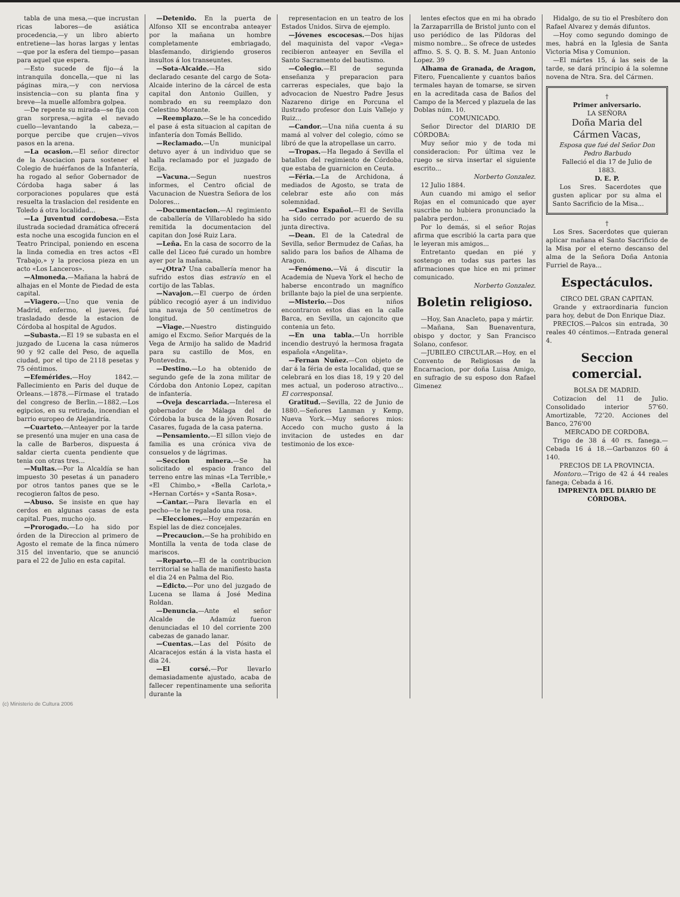tabla de una mesa,—que incrustan ricas labores—de asiática procedencia,—y un libro abierto entretiene—las horas largas y lentas—que por la esfera del tiempo—pasan para aquel que espera.
—Esto sucede de fijo—á la intranquila doncella,—que ni las páginas mira,—y con nerviosa insistencia—con su planta fina y breve—la muelle alfombra golpea.
—De repente su mirada—se fija con gran sorpresa,—agita el nevado cuello—levantando la cabeza,—porque percibe que crujen—vivos pasos en la arena.
—La ocasion.—El señor director de la Asociacion para sostener el Colegio de huérfanos de la Infantería, ha rogado al señor Gobernador de Córdoba haga saber á las corporaciones populares que está resuelta la traslacion del residente en Toledo á otra localidad...
—La Juventud cordobesa.—Esta ilustrada sociedad dramática ofrecerá esta noche una escogida funcion en el Teatro Principal, poniendo en escena la linda comedia en tres actos «El Trabajo,» y la preciosa pieza en un acto «Los Lanceros».
—Almoneda.—Mañana la habrá de alhajas en el Monte de Piedad de esta capital.
—Viagero.—Uno que venia de Madrid, enfermo, el jueves, fué trasladado desde la estacion de Córdoba al hospital de Agudos.
—Subasta.—El 19 se subasta en el juzgado de Lucena la casa números 90 y 92 calle del Peso, de aquella ciudad, por el tipo de 2118 pesetas y 75 céntimos.
—Efemérides.—Hoy 1842.—Fallecimiento en Paris del duque de Orleans.—1878.—Fírmase el tratado del congreso de Berlin.—1882.—Los egipcios, en su retirada, incendian el barrio europeo de Alejandría.
—Cuarteto.—Anteayer por la tarde se presentó una mujer en una casa de la calle de Barberos, dispuesta á saldar cierta cuenta pendiente que tenia con otras tres...
—Multas.—Por la Alcaldía se han impuesto 30 pesetas á un panadero por otros tantos panes que se le recogieron faltos de peso.
—Abuso. Se insiste en que hay cerdos en algunas casas de esta capital. Pues, mucho ojo.
—Prorogado.—Lo ha sido por órden de la Direccion al primero de Agosto el remate de la finca número 315 del inventario, que se anunció para el 22 de Julio en esta capital.
—Detenido. En la puerta de Alfonso XII se encontraba anteayer por la mañana un hombre completamente embriagado, blasfemando, dirigiendo groseros insultos á los transeuntes.
—Sota-Alcaide.—Ha sido declarado cesante del cargo de Sota-Alcaide interino de la cárcel de esta capital don Antonio Guillen, y nombrado en su reemplazo don Celestino Morante.
—Reemplazo.—Se le ha concedido el pase á esta situacion al capitan de infantería don Tomás Bellido.
—Reclamado.—Un municipal detuvo ayer á un individuo que se halla reclamado por el juzgado de Ecija.
—Vacuna.—Segun nuestros informes, el Centro oficial de Vacunacion de Nuestra Señora de los Dolores...
—Documentacion.—Al regimiento de caballería de Villarobledo ha sido remitida la documentacion del capitan don José Ruiz Lara.
—Leña. En la casa de socorro de la calle del Liceo fué curado un hombre ayer por la mañana.
—¿Otra? Una caballería menor ha sufrido estos dias estravío en el cortijo de las Tablas.
—Navajon.—El cuerpo de órden público recogió ayer á un individuo una navaja de 50 centímetros de longitud.
—Viage.—Nuestro distinguido amigo el Excmo. Señor Marqués de la Vega de Armijo ha salido de Madrid para su castillo de Mos, en Pontevedra.
—Destino.—Lo ha obtenido de segundo gefe de la zona militar de Córdoba don Antonio Lopez, capitan de infantería.
—Oveja descarriada.—Interesa el gobernador de Málaga del de Córdoba la busca de la jóven Rosario Casares, fugada de la casa paterna.
—Pensamiento.—El sillon viejo de familia es una crónica viva de consuelos y de lágrimas.
—Seccion minera.—Se ha solicitado el espacio franco del terreno entre las minas «La Terrible,» «El Chimbo,» «Bella Carlota,» «Hernan Cortés» y «Santa Rosa».
—Cantar.—Para llevarla en el pecho—te he regalado una rosa.
—Elecciones.—Hoy empezarán en Espiel las de diez concejales.
—Precaucion.—Se ha prohibido en Montilla la venta de toda clase de mariscos.
—Reparto.—El de la contribucion territorial se halla de manifiesto hasta el dia 24 en Palma del Rio.
—Edicto.—Por uno del juzgado de Lucena se llama á José Medina Roldan.
—Denuncia.—Ante el señor Alcalde de Adamúz fueron denunciadas el 10 del corriente 200 cabezas de ganado lanar.
—Cuentas.—Las del Pósito de Alcaracejos están á la vista hasta el dia 24.
—El corsé.—Por llevarlo demasiadamente ajustado, acaba de fallecer repentinamente una señorita durante la
representacion en un teatro de los Estados Unidos. Sirva de ejemplo.
—Jóvenes escocesas.—Dos hijas del maquinista del vapor «Vega» recibieron anteayer en Sevilla el Santo Sacramento del bautismo.
—Colegio.—El de segunda enseñanza y preparacion para carreras especiales, que bajo la advocacion de Nuestro Padre Jesus Nazareno dirige en Porcuna el ilustrado profesor don Luis Vallejo y Ruiz...
—Candor.—Una niña cuenta á su mamá al volver del colegio, cómo se libró de que la atropellase un carro.
—Tropas.—Ha llegado á Sevilla el batallon del regimiento de Córdoba, que estaba de guarnicion en Ceuta.
—Féria.—La de Archidona, á mediados de Agosto, se trata de celebrar este año con más solemnidad.
—Casino Español.—El de Sevilla ha sido cerrado por acuerdo de su junta directiva.
—Dean. El de la Catedral de Sevilla, señor Bermudez de Cañas, ha salido para los baños de Alhama de Aragon.
—Fenómeno.—Vá á discutir la Academia de Nueva York el hecho de haberse encontrado un magnífico brillante bajo la piel de una serpiente.
—Misterio.—Dos niños encontraron estos dias en la calle Barca, en Sevilla, un cajoncito que contenia un feto.
—En una tabla.—Un horrible incendio destruyó la hermosa fragata española «Angelita».
—Fernan Nuñez.—Con objeto de dar á la féria de esta localidad, que se celebrará en los dias 18, 19 y 20 del mes actual, un poderoso atractivo... El corresponsal.
Gratitud.—Sevilla, 22 de Junio de 1880.—Señores Lanman y Kemp, Nueva York.—Muy señores mios: Accedo con mucho gusto á la invitacion de ustedes en dar testimonio de los exce-
lentes efectos que en mi ha obrado la Zarzaparrilla de Bristol junto con el uso periódico de las Píldoras del mismo nombre... Se ofrece de ustedes affmo. S. S. Q. B. S. M. Juan Antonio Lopez. 39
Alhama de Granada, de Aragon, Fitero, Fuencaliente y cuantos baños termales hayan de tomarse, se sirven en la acreditada casa de Baños del Campo de la Merced y plazuela de las Doblas núm. 10.
COMUNICADO.
Señor Director del DIARIO DE CÓRDOBA:
Muy señor mio y de toda mi consideracion: Por última vez le ruego se sirva insertar el siguiente escrito...
Norberto Gonzalez.
12 Julio 1884.
Aun cuando mi amigo el señor Rojas en el comunicado que ayer suscribe no hubiera pronunciado la palabra perdon...
Por lo demás, si el señor Rojas afirma que escribió la carta para que le leyeran mis amigos...
Entretanto quedan en pié y sostengo en todas sus partes las afirmaciones que hice en mi primer comunicado.
Norberto Gonzalez.
Boletin religioso.
—Hoy, San Anacleto, papa y mártir.
—Mañana, San Buenaventura, obispo y doctor, y San Francisco Solano, confesor.
—JUBILEO CIRCULAR.—Hoy, en el Convento de Religiosas de la Encarnacion, por doña Luisa Amigo, en sufragio de su esposo don Rafael Gimenez
Hidalgo, de su tio el Presbítero don Rafael Alvarez y demás difuntos.
—Hoy como segundo domingo de mes, habrá en la Iglesia de Santa Victoria Misa y Comunion.
—El mártes 15, á las seis de la tarde, se dará principio á la solemne novena de Ntra. Sra. del Cármen.
†
Primer aniversario.
LA SEÑORA
Doña Maria del Cármen Vacas,
Esposa que fué del Señor Don Pedro Barbudo
Falleció el dia 17 de Julio de 1883.
D. E. P.
Los Sres. Sacerdotes que gusten aplicar por su alma el Santo Sacrificio de la Misa...
†
Los Sres. Sacerdotes que quieran aplicar mañana el Santo Sacrificio de la Misa por el eterno descanso del alma de la Señora Doña Antonia Furriel de Raya...
Espectáculos.
CIRCO DEL GRAN CAPITAN.
Grande y extraordinaria funcion para hoy, debut de Don Enrique Diaz.
PRECIOS.—Palcos sin entrada, 30 reales 40 céntimos.—Entrada general 4.
Seccion comercial.
BOLSA DE MADRID.
Cotizacion del 11 de Julio. Consolidado interior 57'60. Amortizable, 72'20. Acciones del Banco, 276'00
MERCADO DE CORDOBA.
Trigo de 38 á 40 rs. fanega.—Cebada 16 á 18.—Garbanzos 60 á 140.
PRECIOS DE LA PROVINCIA.
Montoro.—Trigo de 42 á 44 reales fanega; Cebada á 16.
IMPRENTA DEL DIARIO DE CÓRDOBA.
(c) Ministerio de Cultura 2006